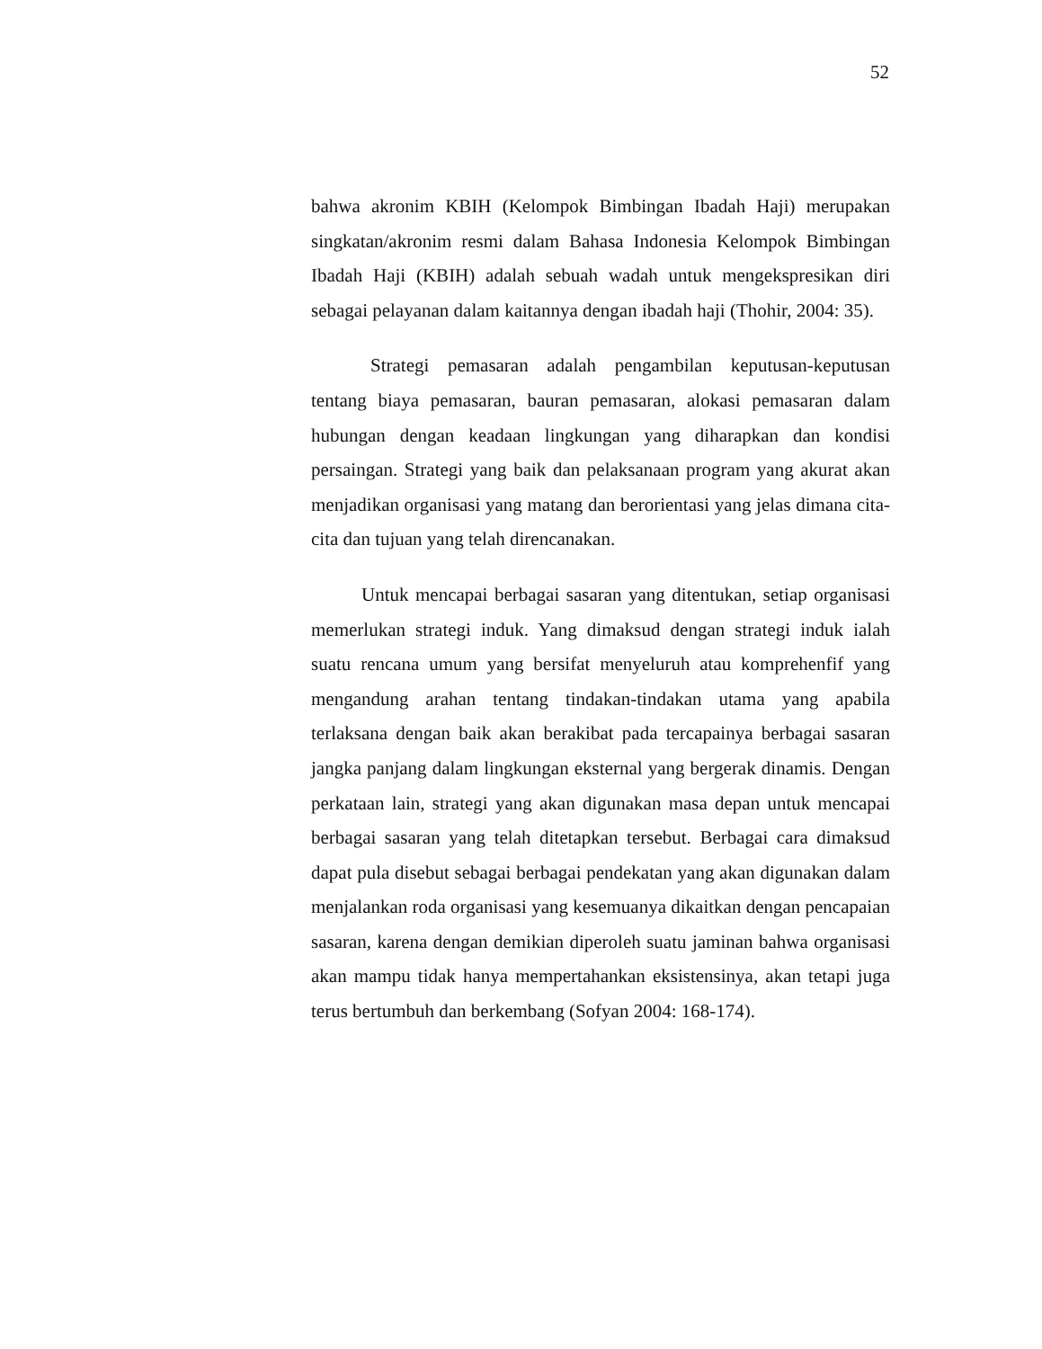52
bahwa akronim KBIH (Kelompok Bimbingan Ibadah Haji) merupakan singkatan/akronim resmi dalam Bahasa Indonesia Kelompok Bimbingan Ibadah Haji (KBIH) adalah sebuah wadah untuk mengekspresikan diri sebagai pelayanan dalam kaitannya dengan ibadah haji (Thohir, 2004: 35).
Strategi pemasaran adalah pengambilan keputusan-keputusan tentang biaya pemasaran, bauran pemasaran, alokasi pemasaran dalam hubungan dengan keadaan lingkungan yang diharapkan dan kondisi persaingan. Strategi yang baik dan pelaksanaan program yang akurat akan menjadikan organisasi yang matang dan berorientasi yang jelas dimana cita-cita dan tujuan yang telah direncanakan.
Untuk mencapai berbagai sasaran yang ditentukan, setiap organisasi memerlukan strategi induk. Yang dimaksud dengan strategi induk ialah suatu rencana umum yang bersifat menyeluruh atau komprehenfif yang mengandung arahan tentang tindakan-tindakan utama yang apabila terlaksana dengan baik akan berakibat pada tercapainya berbagai sasaran jangka panjang dalam lingkungan eksternal yang bergerak dinamis. Dengan perkataan lain, strategi yang akan digunakan masa depan untuk mencapai berbagai sasaran yang telah ditetapkan tersebut. Berbagai cara dimaksud dapat pula disebut sebagai berbagai pendekatan yang akan digunakan dalam menjalankan roda organisasi yang kesemuanya dikaitkan dengan pencapaian sasaran, karena dengan demikian diperoleh suatu jaminan bahwa organisasi akan mampu tidak hanya mempertahankan eksistensinya, akan tetapi juga terus bertumbuh dan berkembang (Sofyan 2004: 168-174).